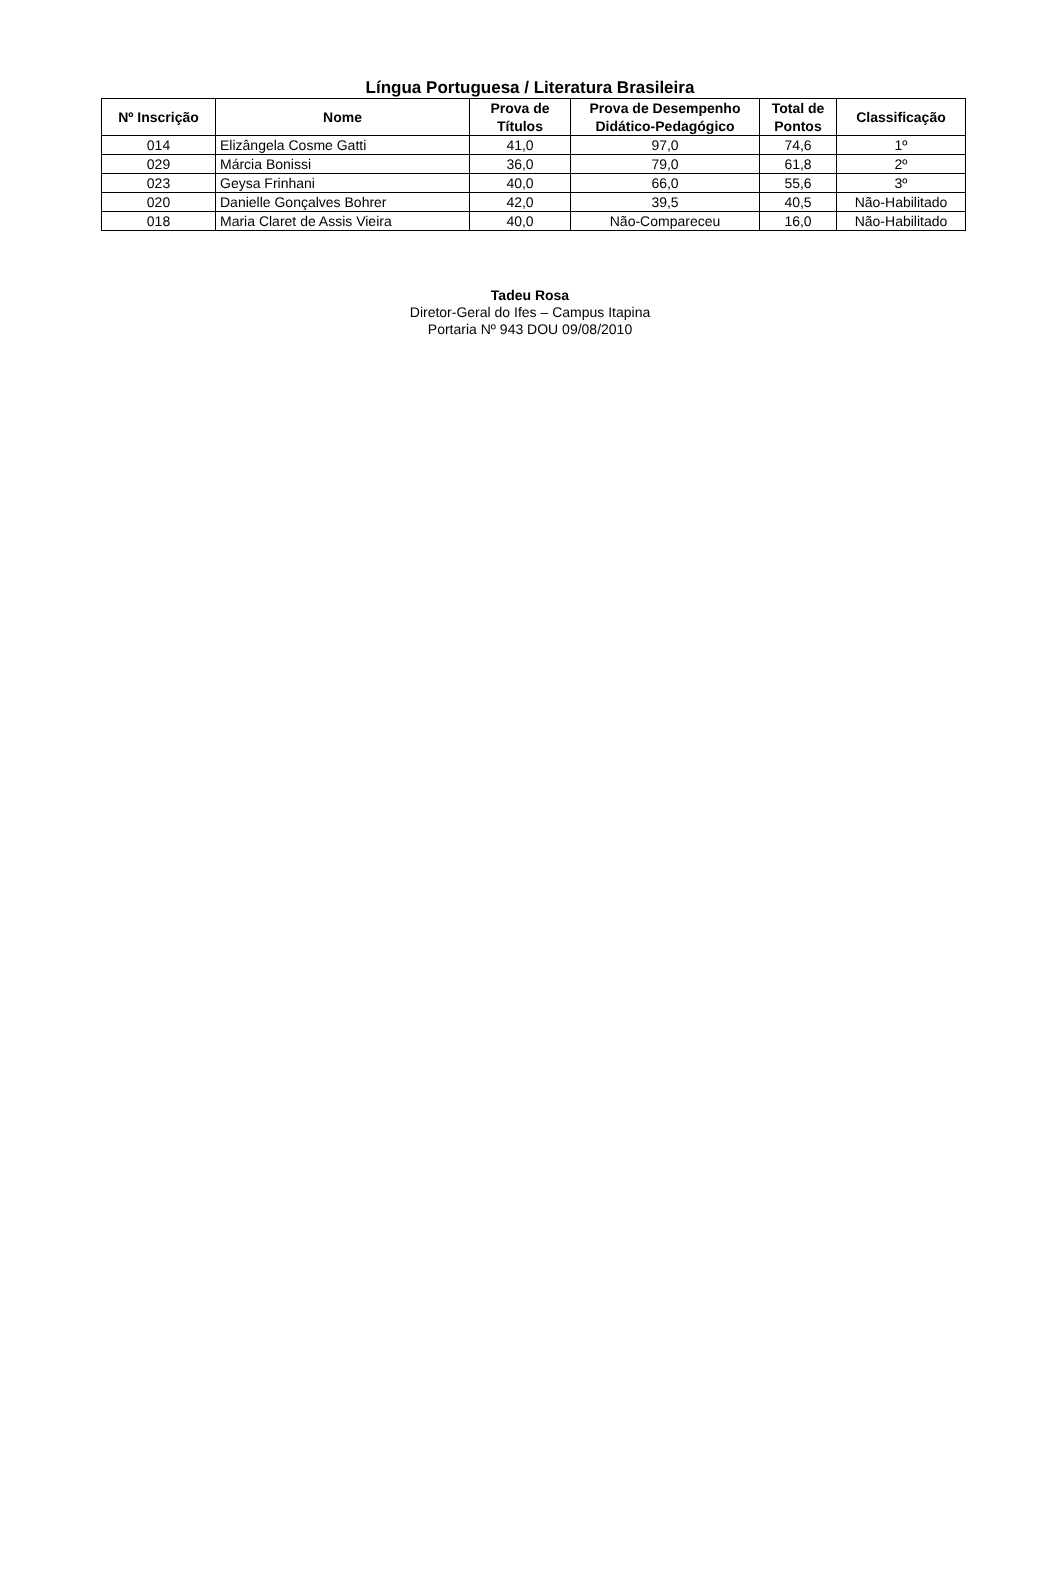Língua Portuguesa / Literatura Brasileira
| Nº Inscrição | Nome | Prova de Títulos | Prova de Desempenho Didático-Pedagógico | Total de Pontos | Classificação |
| --- | --- | --- | --- | --- | --- |
| 014 | Elizângela Cosme Gatti | 41,0 | 97,0 | 74,6 | 1º |
| 029 | Márcia Bonissi | 36,0 | 79,0 | 61,8 | 2º |
| 023 | Geysa Frinhani | 40,0 | 66,0 | 55,6 | 3º |
| 020 | Danielle Gonçalves Bohrer | 42,0 | 39,5 | 40,5 | Não-Habilitado |
| 018 | Maria Claret de Assis Vieira | 40,0 | Não-Compareceu | 16,0 | Não-Habilitado |
Tadeu Rosa
Diretor-Geral do Ifes – Campus Itapina
Portaria Nº 943 DOU 09/08/2010